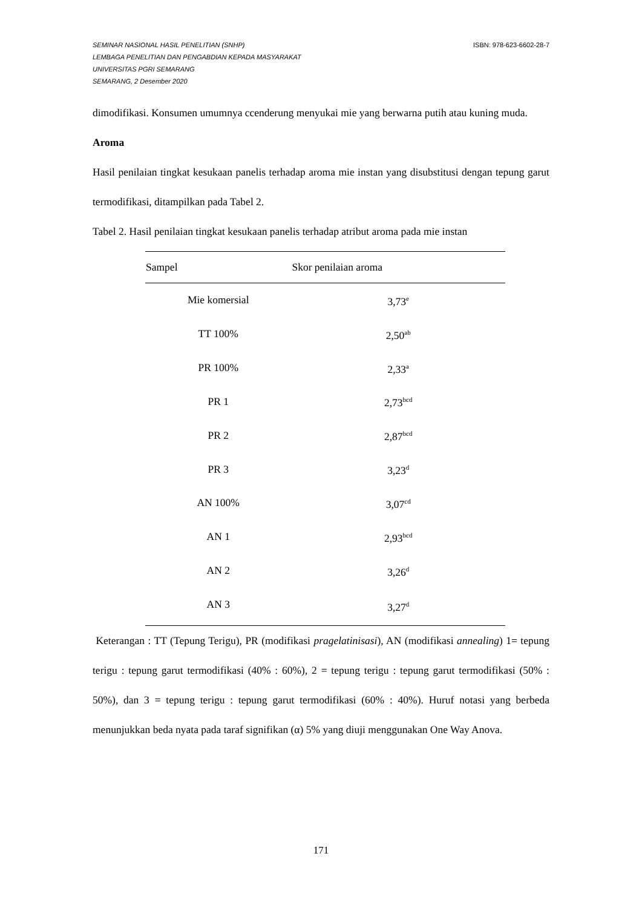SEMINAR NASIONAL HASIL PENELITIAN (SNHP) ISBN: 978-623-6602-28-7
LEMBAGA PENELITIAN DAN PENGABDIAN KEPADA MASYARAKAT
UNIVERSITAS PGRI SEMARANG
SEMARANG, 2 Desember 2020
dimodifikasi. Konsumen umumnya ccenderung menyukai mie yang berwarna putih atau kuning muda.
Aroma
Hasil penilaian tingkat kesukaan panelis terhadap aroma mie instan yang disubstitusi dengan tepung garut termodifikasi, ditampilkan pada Tabel 2.
Tabel 2. Hasil penilaian tingkat kesukaan panelis terhadap atribut aroma pada mie instan
| Sampel | Skor penilaian aroma |
| --- | --- |
| Mie komersial | 3,73<sup>e</sup> |
| TT 100% | 2,50<sup>ab</sup> |
| PR 100% | 2,33<sup>a</sup> |
| PR 1 | 2,73<sup>bcd</sup> |
| PR 2 | 2,87<sup>bcd</sup> |
| PR 3 | 3,23<sup>d</sup> |
| AN 100% | 3,07<sup>cd</sup> |
| AN 1 | 2,93<sup>bcd</sup> |
| AN 2 | 3,26<sup>d</sup> |
| AN 3 | 3,27<sup>d</sup> |
Keterangan : TT (Tepung Terigu), PR (modifikasi pragelatinisasi), AN (modifikasi annealing) 1= tepung terigu : tepung garut termodifikasi (40% : 60%), 2 = tepung terigu : tepung garut termodifikasi (50% : 50%), dan 3 = tepung terigu : tepung garut termodifikasi (60% : 40%). Huruf notasi yang berbeda menunjukkan beda nyata pada taraf signifikan (α) 5% yang diuji menggunakan One Way Anova.
171